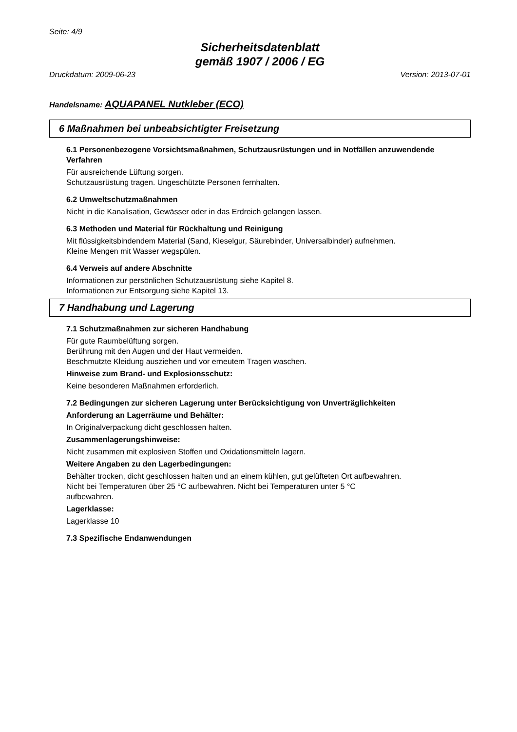Seite: 4/9
Sicherheitsdatenblatt
gemäß 1907 / 2006 / EG
Druckdatum: 2009-06-23 Version: 2013-07-01
Handelsname: AQUAPANEL Nutkleber (ECO)
6 Maßnahmen bei unbeabsichtigter Freisetzung
6.1 Personenbezogene Vorsichtsmaßnahmen, Schutzausrüstungen und in Notfällen anzuwendende Verfahren
Für ausreichende Lüftung sorgen.
Schutzausrüstung tragen. Ungeschützte Personen fernhalten.
6.2 Umweltschutzmaßnahmen
Nicht in die Kanalisation, Gewässer oder in das Erdreich gelangen lassen.
6.3 Methoden und Material für Rückhaltung und Reinigung
Mit flüssigkeitsbindendem Material (Sand, Kieselgur, Säurebinder, Universalbinder) aufnehmen.
Kleine Mengen mit Wasser wegspülen.
6.4 Verweis auf andere Abschnitte
Informationen zur persönlichen Schutzausrüstung siehe Kapitel 8.
Informationen zur Entsorgung siehe Kapitel 13.
7 Handhabung und Lagerung
7.1 Schutzmaßnahmen zur sicheren Handhabung
Für gute Raumbelüftung sorgen.
Berührung mit den Augen und der Haut vermeiden.
Beschmutzte Kleidung ausziehen und vor erneutem Tragen waschen.
Hinweise zum Brand- und Explosionsschutz:
Keine besonderen Maßnahmen erforderlich.
7.2 Bedingungen zur sicheren Lagerung unter Berücksichtigung von Unverträglichkeiten
Anforderung an Lagerräume und Behälter:
In Originalverpackung dicht geschlossen halten.
Zusammenlagerungshinweise:
Nicht zusammen mit explosiven Stoffen und Oxidationsmitteln lagern.
Weitere Angaben zu den Lagerbedingungen:
Behälter trocken, dicht geschlossen halten und an einem kühlen, gut gelüfteten Ort aufbewahren.
Nicht bei Temperaturen über 25 °C aufbewahren. Nicht bei Temperaturen unter 5 °C
aufbewahren.
Lagerklasse:
Lagerklasse 10
7.3 Spezifische Endanwendungen